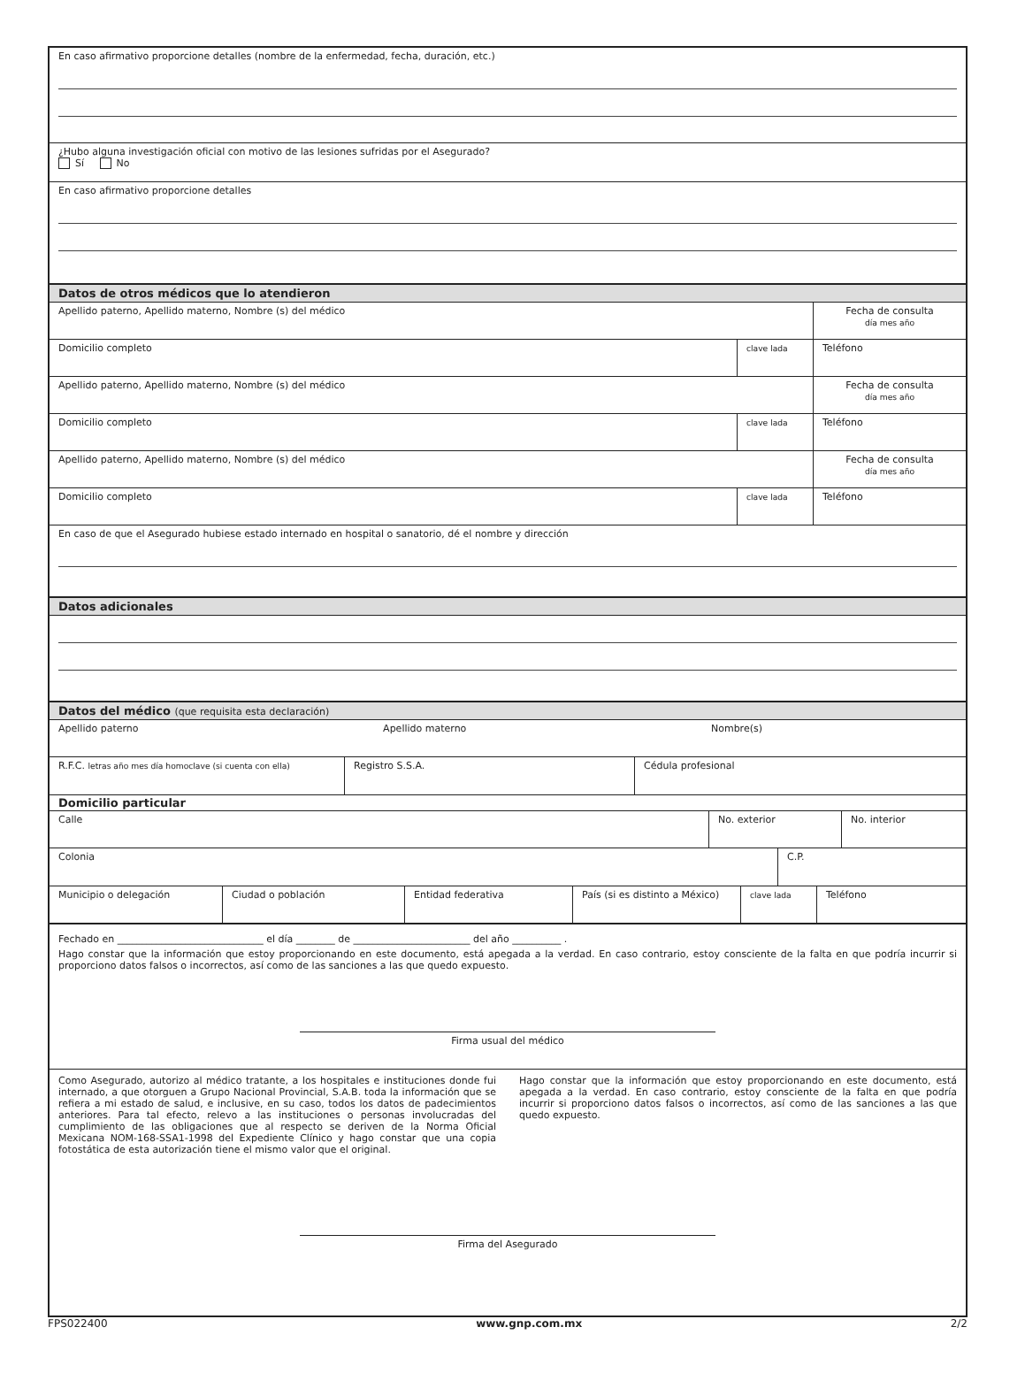En caso afirmativo proporcione detalles (nombre de la enfermedad, fecha, duración, etc.)
¿Hubo alguna investigación oficial con motivo de las lesiones sufridas por el Asegurado?
Sí No
En caso afirmativo proporcione detalles
Datos de otros médicos que lo atendieron
Apellido paterno, Apellido materno, Nombre (s) del médico
Fecha de consulta
día mes año
Domicilio completo
clave lada
Teléfono
Apellido paterno, Apellido materno, Nombre (s) del médico
Fecha de consulta
día mes año
Domicilio completo
clave lada
Teléfono
Apellido paterno, Apellido materno, Nombre (s) del médico
Fecha de consulta
día mes año
Domicilio completo
clave lada
Teléfono
En caso de que el Asegurado hubiese estado internado en hospital o sanatorio, dé el nombre y dirección
Datos adicionales
Datos del médico (que requisita esta declaración)
Apellido paterno Apellido materno Nombre(s)
R.F.C. letras año mes día homoclave (si cuenta con ella)
Registro S.S.A. Cédula profesional
Domicilio particular
Calle No. exterior No. interior
Colonia C.P.
Municipio o delegación Ciudad o población Entidad federativa País (si es distinto a México)
clave lada
Teléfono
Fechado en ______________________________ el día ________ de ________________________ del año __________ .
Hago constar que la información que estoy proporcionando en este documento, está apegada a la verdad. En caso contrario, estoy consciente de la falta en que podría incurrir si proporciono datos falsos o incorrectos, así como de las sanciones a las que quedo expuesto.
Firma usual del médico
Como Asegurado, autorizo al médico tratante, a los hospitales e instituciones donde fui internado, a que otorguen a Grupo Nacional Provincial, S.A.B. toda la información que se refiera a mi estado de salud, e inclusive, en su caso, todos los datos de padecimientos anteriores. Para tal efecto, relevo a las instituciones o personas involucradas del cumplimiento de las obligaciones que al respecto se deriven de la Norma Oficial Mexicana NOM-168-SSA1-1998 del Expediente Clínico y hago constar que una copia fotostática de esta autorización tiene el mismo valor que el original.
Hago constar que la información que estoy proporcionando en este documento, está apegada a la verdad. En caso contrario, estoy consciente de la falta en que podría incurrir si proporciono datos falsos o incorrectos, así como de las sanciones a las que quedo expuesto.
Firma del Asegurado
FPS022400 www.gnp.com.mx 2/2